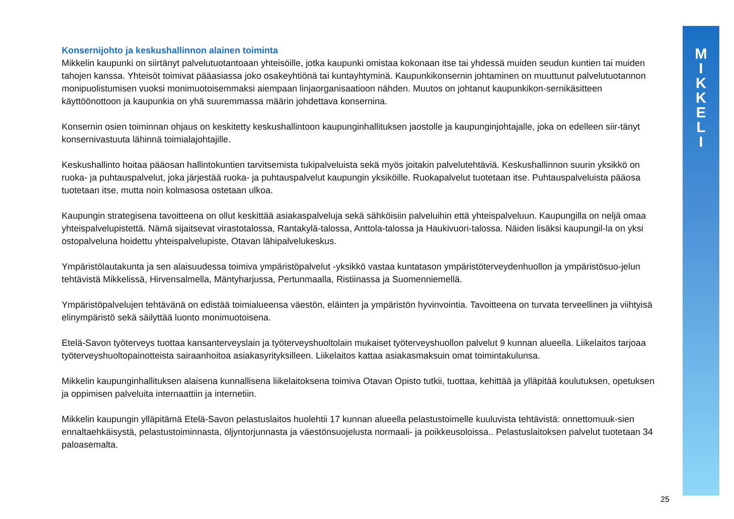M
I
K
K
E
L
I
Konsernijohto ja keskushallinnon alainen toiminta
Mikkelin kaupunki on siirtänyt palvelutuotantoaan yhteisöille, jotka kaupunki omistaa kokonaan itse tai yhdessä muiden seudun kuntien tai muiden tahojen kanssa. Yhteisöt toimivat pääasiassa joko osakeyhtiönä tai kuntayhtyminä. Kaupunkikonsernin johtaminen on muuttunut palvelutuotannon monipuolistumisen vuoksi monimuotoisemmaksi aiempaan linjaorganisaatioon nähden. Muutos on johtanut kaupunkikon-sernikäsitteen käyttöönottoon ja kaupunkia on yhä suuremmassa määrin johdettava konsernina.
Konsernin osien toiminnan ohjaus on keskitetty keskushallintoon kaupunginhallituksen jaostolle ja kaupunginjohtajalle, joka on edelleen siir-tänyt konsernivastuuta lähinnä toimialajohtajille.
Keskushallinto hoitaa pääosan hallintokuntien tarvitsemista tukipalveluista sekä myös joitakin palvelutehtäviä. Keskushallinnon suurin yksikkö on ruoka- ja puhtauspalvelut, joka järjestää ruoka- ja puhtauspalvelut kaupungin yksiköille. Ruokapalvelut tuotetaan itse. Puhtauspalveluista pääosa tuotetaan itse, mutta noin kolmasosa ostetaan ulkoa.
Kaupungin strategisena tavoitteena on ollut keskittää asiakaspalveluja sekä sähköisiin palveluihin että yhteispalveluun. Kaupungilla on neljä omaa yhteispalvelupistettä. Nämä sijaitsevat virastotalossa, Rantakylä-talossa, Anttola-talossa ja Haukivuori-talossa. Näiden lisäksi kaupungil-la on yksi ostopalveluna hoidettu yhteispalvelupiste, Otavan lähipalvelukeskus.
Ympäristölautakunta ja sen alaisuudessa toimiva ympäristöpalvelut -yksikkö vastaa kuntatason ympäristöterveydenhuollon ja ympäristösuo-jelun tehtävistä Mikkelissä, Hirvensalmella, Mäntyharjussa, Pertunmaalla, Ristiinassa ja Suomenniemellä.
Ympäristöpalvelujen tehtävänä on edistää toimialueensa väestön, eläinten ja ympäristön hyvinvointia. Tavoitteena on turvata terveellinen ja viihtyisä elinympäristö sekä säilyttää luonto monimuotoisena.
Etelä-Savon työterveys tuottaa kansanterveyslain ja työterveyshuoltolain mukaiset työterveyshuollon palvelut 9 kunnan alueella. Liikelaitos tarjoaa työterveyshuoltopainotteista sairaanhoitoa asiakasyrityksilleen. Liikelaitos kattaa asiakasmaksuin omat toimintakulunsa.
Mikkelin kaupunginhallituksen alaisena kunnallisena liikelaitoksena toimiva Otavan Opisto tutkii, tuottaa, kehittää ja ylläpitää koulutuksen, opetuksen ja oppimisen palveluita internaattiin ja internetiin.
Mikkelin kaupungin ylläpitämä Etelä-Savon pelastuslaitos huolehtii 17 kunnan alueella pelastustoimelle kuuluvista tehtävistä: onnettomuuk-sien ennaltaehkäisystä, pelastustoiminnasta, öljyntorjunnasta ja väestönsuojelusta normaali- ja poikkeusoloissa.. Pelastuslaitoksen palvelut tuotetaan 34 paloasemalta.
25